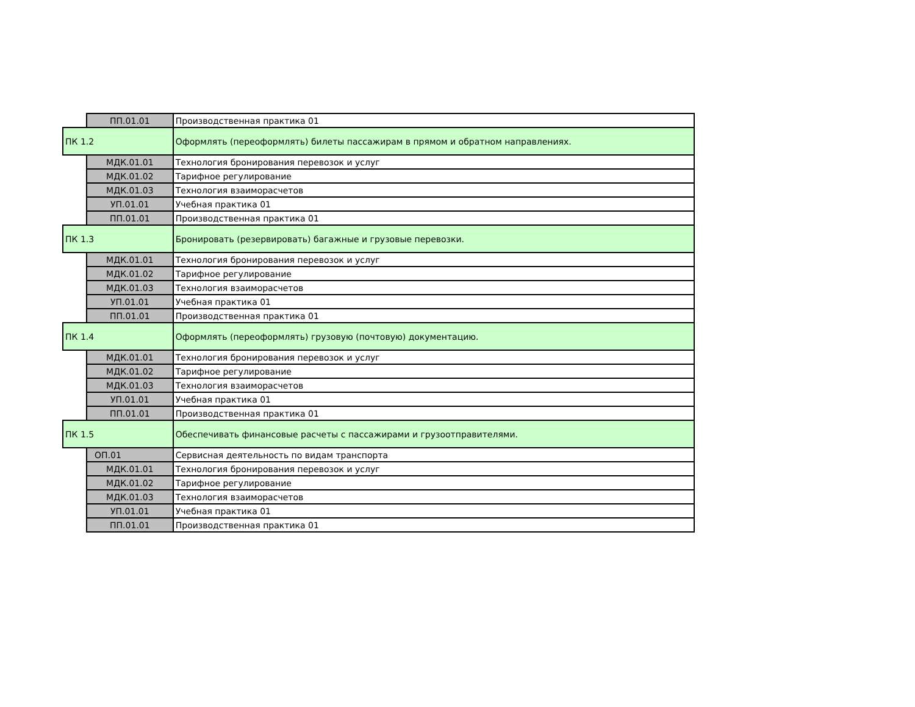| | ПП.01.01 | Производственная практика 01 |
| ПК 1.2 | | Оформлять (переоформлять) билеты пассажирам в прямом и обратном направлениях. |
| | МДК.01.01 | Технология бронирования перевозок и услуг |
| | МДК.01.02 | Тарифное регулирование |
| | МДК.01.03 | Технология взаиморасчетов |
| | УП.01.01 | Учебная практика 01 |
| | ПП.01.01 | Производственная практика 01 |
| ПК 1.3 | | Бронировать (резервировать) багажные и грузовые перевозки. |
| | МДК.01.01 | Технология бронирования перевозок и услуг |
| | МДК.01.02 | Тарифное регулирование |
| | МДК.01.03 | Технология взаиморасчетов |
| | УП.01.01 | Учебная практика 01 |
| | ПП.01.01 | Производственная практика 01 |
| ПК 1.4 | | Оформлять (переоформлять) грузовую (почтовую) документацию. |
| | МДК.01.01 | Технология бронирования перевозок и услуг |
| | МДК.01.02 | Тарифное регулирование |
| | МДК.01.03 | Технология взаиморасчетов |
| | УП.01.01 | Учебная практика 01 |
| | ПП.01.01 | Производственная практика 01 |
| ПК 1.5 | | Обеспечивать финансовые расчеты с пассажирами и грузоотправителями. |
| | ОП.01 | Сервисная деятельность по видам транспорта |
| | МДК.01.01 | Технология бронирования перевозок и услуг |
| | МДК.01.02 | Тарифное регулирование |
| | МДК.01.03 | Технология взаиморасчетов |
| | УП.01.01 | Учебная практика 01 |
| | ПП.01.01 | Производственная практика 01 |